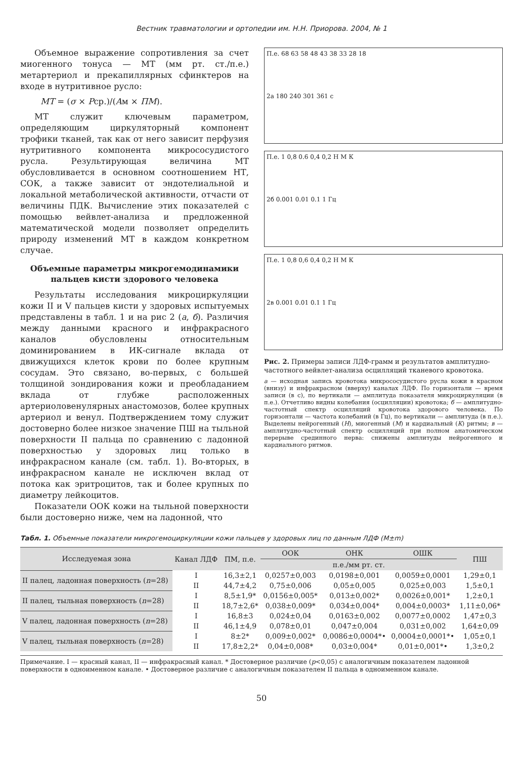Вестник травматологии и ортопедии им. Н.Н. Приорова. 2004, № 1
Объемное выражение сопротивления за счет миогенного тонуса — МТ (мм рт. ст./п.е.) метартериол и прекапиллярных сфинктеров на входе в нутритивное русло:
MT = (σ × Pср.)/(Aм × ПМ).
МТ служит ключевым параметром, определяющим циркуляторный компонент трофики тканей, так как от него зависит перфузия нутритивного компонента микрососудистого русла. Результирующая величина МТ обусловливается в основном соотношением НТ, СОК, а также зависит от эндотелиальной и локальной метаболической активности, отчасти от величины ПДК. Вычисление этих показателей с помощью вейвлет-анализа и предложенной математической модели позволяет определить природу изменений МТ в каждом конкретном случае.
Объемные параметры микрогемодинамики пальцев кисти здорового человека
Результаты исследования микроциркуляции кожи II и V пальцев кисти у здоровых испытуемых представлены в табл. 1 и на рис 2 (а, б). Различия между данными красного и инфракрасного каналов обусловлены относительным доминированием в ИК-сигнале вклада от движущихся клеток крови по более крупным сосудам. Это связано, во-первых, с большей толщиной зондирования кожи и преобладанием вклада от глубже расположенных артериоловенулярных анастомозов, более крупных артериол и венул. Подтверждением тому служит достоверно более низкое значение ПШ на тыльной поверхности II пальца по сравнению с ладонной поверхностью у здоровых лиц только в инфракрасном канале (см. табл. 1). Во-вторых, в инфракрасном канале не исключен вклад от потока как эритроцитов, так и более крупных по диаметру лейкоцитов.
Показатели ООК кожи на тыльной поверхности были достоверно ниже, чем на ладонной, что
П.е. 68 63 58 48 43 38 33 28 18
2а 180 240 301 361 с
П.е. 1 0,8 0.6 0,4 0,2 Н М К
2б 0.001 0.01 0.1 1 Гц
П.е. 1 0,8 0,6 0,4 0,2 Н М К
2в 0.001 0.01 0.1 1 Гц
Рис. 2. Примеры записи ЛДФ-грамм и результатов амплитудно-частотного вейвлет-анализа осцилляций тканевого кровотока.
а — исходная запись кровотока микрососудистого русла кожи в красном (внизу) и инфракрасном (вверху) каналах ЛДФ. По горизонтали — время записи (в с), по вертикали — амплитуда показателя микроциркуляции (в п.е.). Отчетливо видны колебания (осцилляции) кровотока; б — амплитудно-частотный спектр осцилляций кровотока здорового человека. По горизонтали — частота колебаний (в Гц), по вертикали — амплитуда (в п.е.). Выделены нейрогенный (Н), миогенный (М) и кардиальный (К) ритмы; в — амплитудно-частотный спектр осцилляций при полном анатомическом перерыве срединного нерва: снижены амплитуды нейрогенного и кардиального ритмов.
Табл. 1. Объемные показатели микрогемоциркуляции кожи пальцев у здоровых лиц по данным ЛДФ (M±m)
| Исследуемая зона | Канал ЛДФ | ПМ, п.е. | ООК | ОНК | ОШК | ПШ |
| --- | --- | --- | --- | --- | --- | --- |
| | | | п.е./мм рт. ст. | | | |
| II палец, ладонная поверхность ( n =28) | I | 16,3±2,1 | 0,0257±0,003 | 0,0198±0,001 | 0,0059±0,0001 | 1,29±0,1 |
| | II | 44,7±4,2 | 0,75±0,006 | 0,05±0,005 | 0,025±0,003 | 1,5±0,1 |
| II палец, тыльная поверхность ( n =28) | I | 8,5±1,9* | 0,0156±0,005* | 0,013±0,002* | 0,0026±0,001* | 1,2±0,1 |
| | II | 18,7±2,6* | 0,038±0,009* | 0,034±0,004* | 0,004±0,0003* | 1,11±0,06* |
| V палец, ладонная поверхность ( n =28) | I | 16,8±3 | 0,024±0,04 | 0,0163±0,002 | 0,0077±0,0002 | 1,47±0,3 |
| | II | 46,1±4,9 | 0,078±0,01 | 0,047±0,004 | 0,031±0,002 | 1,64±0,09 |
| V палец, тыльная поверхность ( n =28) | I | 8±2* | 0,009±0,002* | 0,0086±0,0004*• | 0,0004±0,0001*• | 1,05±0,1 |
| | II | 17,8±2,2* | 0,04±0,008* | 0,03±0,004* | 0,01±0,001*• | 1,3±0,2 |
Примечание. I — красный канал, II — инфракрасный канал. * Достоверное различие (p<0,05) с аналогичным показателем ладонной поверхности в одноименном канале. • Достоверное различие с аналогичным показателем II пальца в одноименном канале.
50